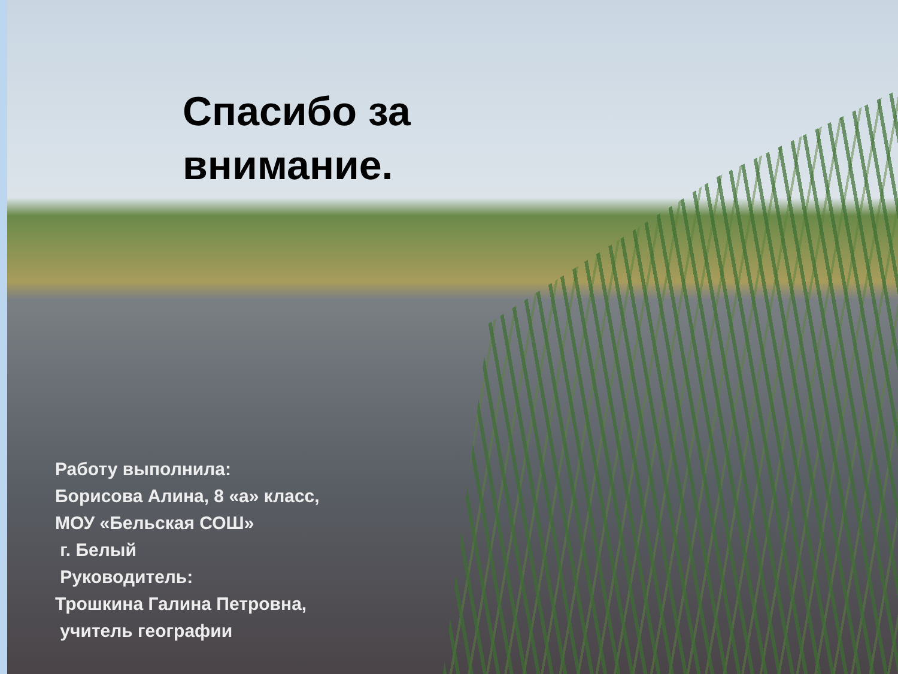Спасибо за
внимание.
Работу выполнила:
Борисова Алина, 8 «а» класс,
МОУ «Бельская СОШ»
г. Белый
Руководитель:
Трошкина Галина Петровна,
учитель географии